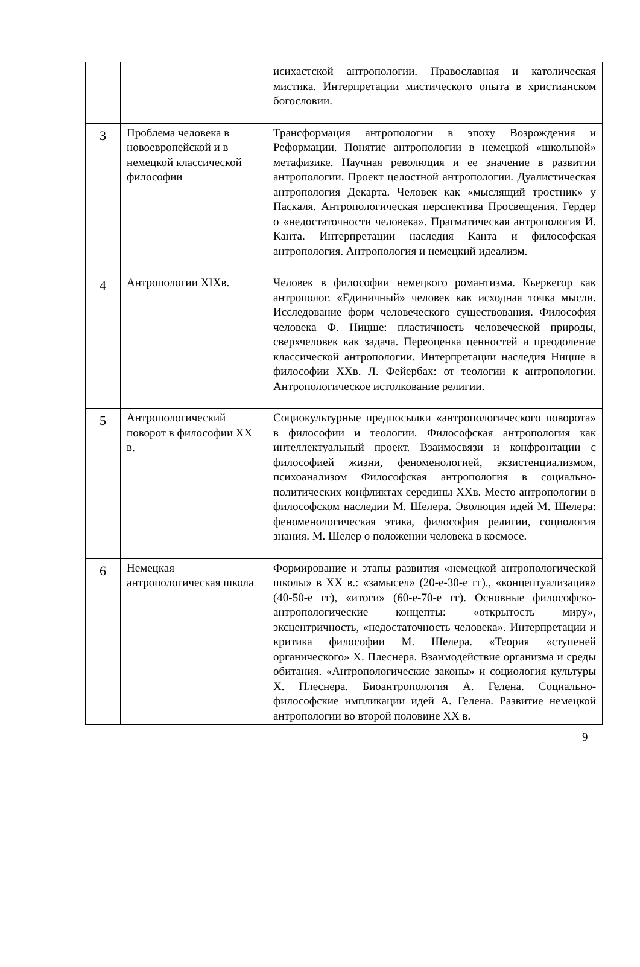| | | исихастской антропологии. Православная и католическая мистика. Интерпретации мистического опыта в христианском богословии. |
| 3 | Проблема человека в новоевропейской и в немецкой классической философии | Трансформация антропологии в эпоху Возрождения и Реформации. Понятие антропологии в немецкой «школьной» метафизике. Научная революция и ее значение в развитии антропологии. Проект целостной антропологии. Дуалистическая антропология Декарта. Человек как «мыслящий тростник» у Паскаля. Антропологическая перспектива Просвещения. Гердер о «недостаточности человека». Прагматическая антропология И. Канта. Интерпретации наследия Канта и философская антропология. Антропология и немецкий идеализм. |
| 4 | Антропологии XIXв. | Человек в философии немецкого романтизма. Кьеркегор как антрополог. «Единичный» человек как исходная точка мысли. Исследование форм человеческого существования. Философия человека Ф. Ницше: пластичность человеческой природы, сверхчеловек как задача. Переоценка ценностей и преодоление классической антропологии. Интерпретации наследия Ницше в философии XXв. Л. Фейербах: от теологии к антропологии. Антропологическое истолкование религии. |
| 5 | Антропологический поворот в философии XX в. | Социокультурные предпосылки «антропологического поворота» в философии и теологии. Философская антропология как интеллектуальный проект. Взаимосвязи и конфронтации с философией жизни, феноменологией, экзистенциализмом, психоанализом Философская антропология в социально-политических конфликтах середины XXв. Место антропологии в философском наследии М. Шелера. Эволюция идей М. Шелера: феноменологическая этика, философия религии, социология знания. М. Шелер о положении человека в космосе. |
| 6 | Немецкая антропологическая школа | Формирование и этапы развития «немецкой антропологической школы» в XX в.: «замысел» (20-е-30-е гг)., «концептуализация» (40-50-е гг), «итоги» (60-е-70-е гг). Основные философско-антропологические концепты: «открытость миру», эксцентричность, «недостаточность человека». Интерпретации и критика философии М. Шелера. «Теория «ступеней органического» Х. Плеснера. Взаимодействие организма и среды обитания. «Антропологические законы» и социология культуры Х. Плеснера. Биоантропология А. Гелена. Социально-философские импликации идей А. Гелена. Развитие немецкой антропологии во второй половине XX в. |
9